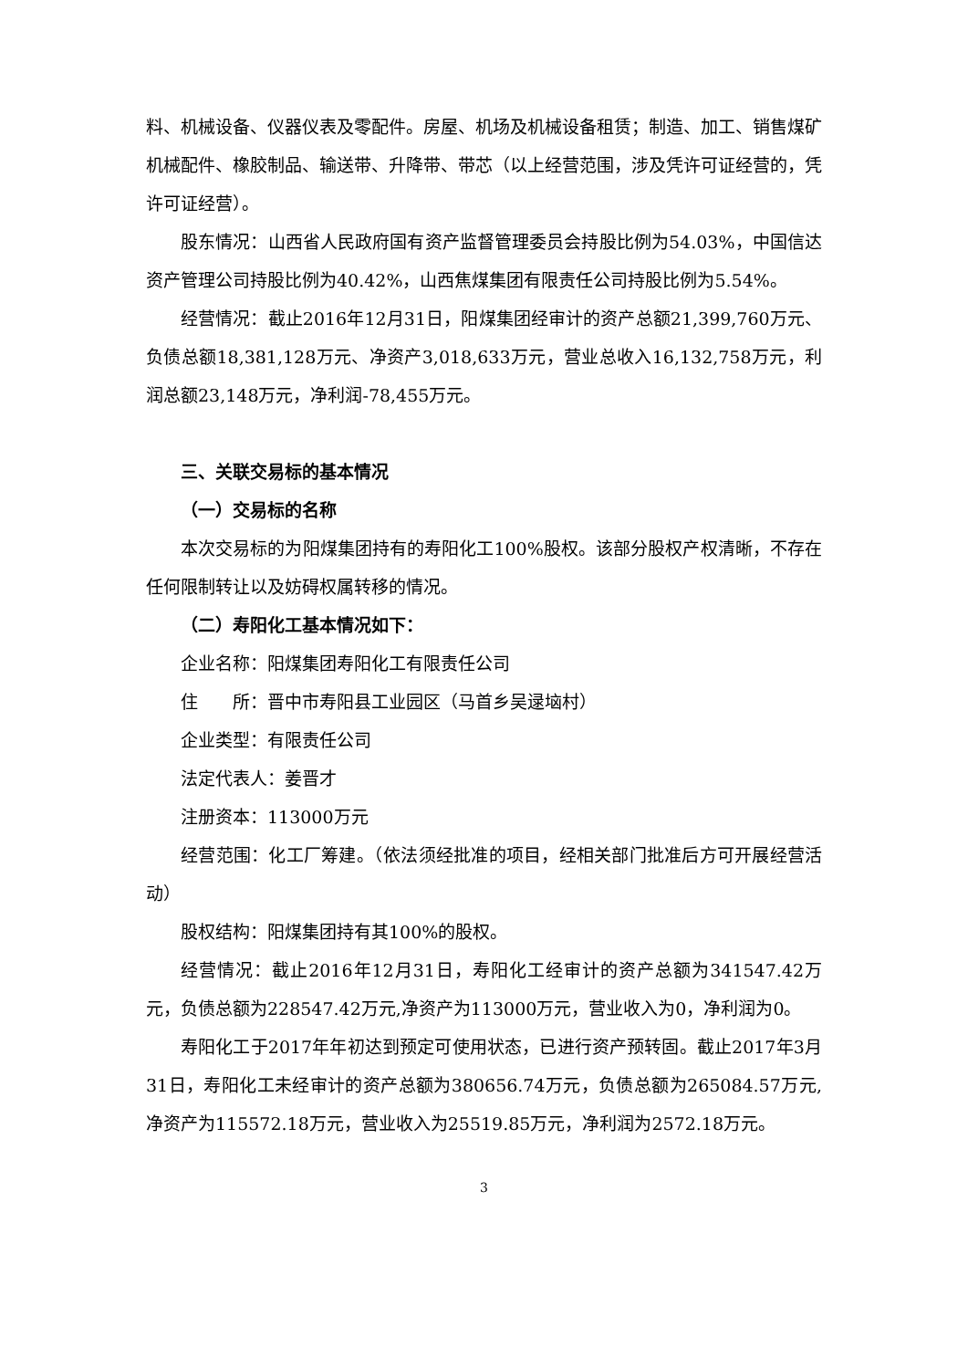料、机械设备、仪器仪表及零配件。房屋、机场及机械设备租赁；制造、加工、销售煤矿机械配件、橡胶制品、输送带、升降带、带芯（以上经营范围，涉及凭许可证经营的，凭许可证经营）。
股东情况：山西省人民政府国有资产监督管理委员会持股比例为54.03%，中国信达资产管理公司持股比例为40.42%，山西焦煤集团有限责任公司持股比例为5.54%。
经营情况：截止2016年12月31日，阳煤集团经审计的资产总额21,399,760万元、负债总额18,381,128万元、净资产3,018,633万元，营业总收入16,132,758万元，利润总额23,148万元，净利润-78,455万元。
三、关联交易标的基本情况
（一）交易标的名称
本次交易标的为阳煤集团持有的寿阳化工100%股权。该部分股权产权清晰，不存在任何限制转让以及妨碍权属转移的情况。
（二）寿阳化工基本情况如下：
企业名称：阳煤集团寿阳化工有限责任公司
住　　所：晋中市寿阳县工业园区（马首乡吴逯垴村）
企业类型：有限责任公司
法定代表人：姜晋才
注册资本：113000万元
经营范围：化工厂筹建。（依法须经批准的项目，经相关部门批准后方可开展经营活动）
股权结构：阳煤集团持有其100%的股权。
经营情况：截止2016年12月31日，寿阳化工经审计的资产总额为341547.42万元，负债总额为228547.42万元,净资产为113000万元，营业收入为0，净利润为0。
寿阳化工于2017年年初达到预定可使用状态，已进行资产预转固。截止2017年3月31日，寿阳化工未经审计的资产总额为380656.74万元，负债总额为265084.57万元,净资产为115572.18万元，营业收入为25519.85万元，净利润为2572.18万元。
3